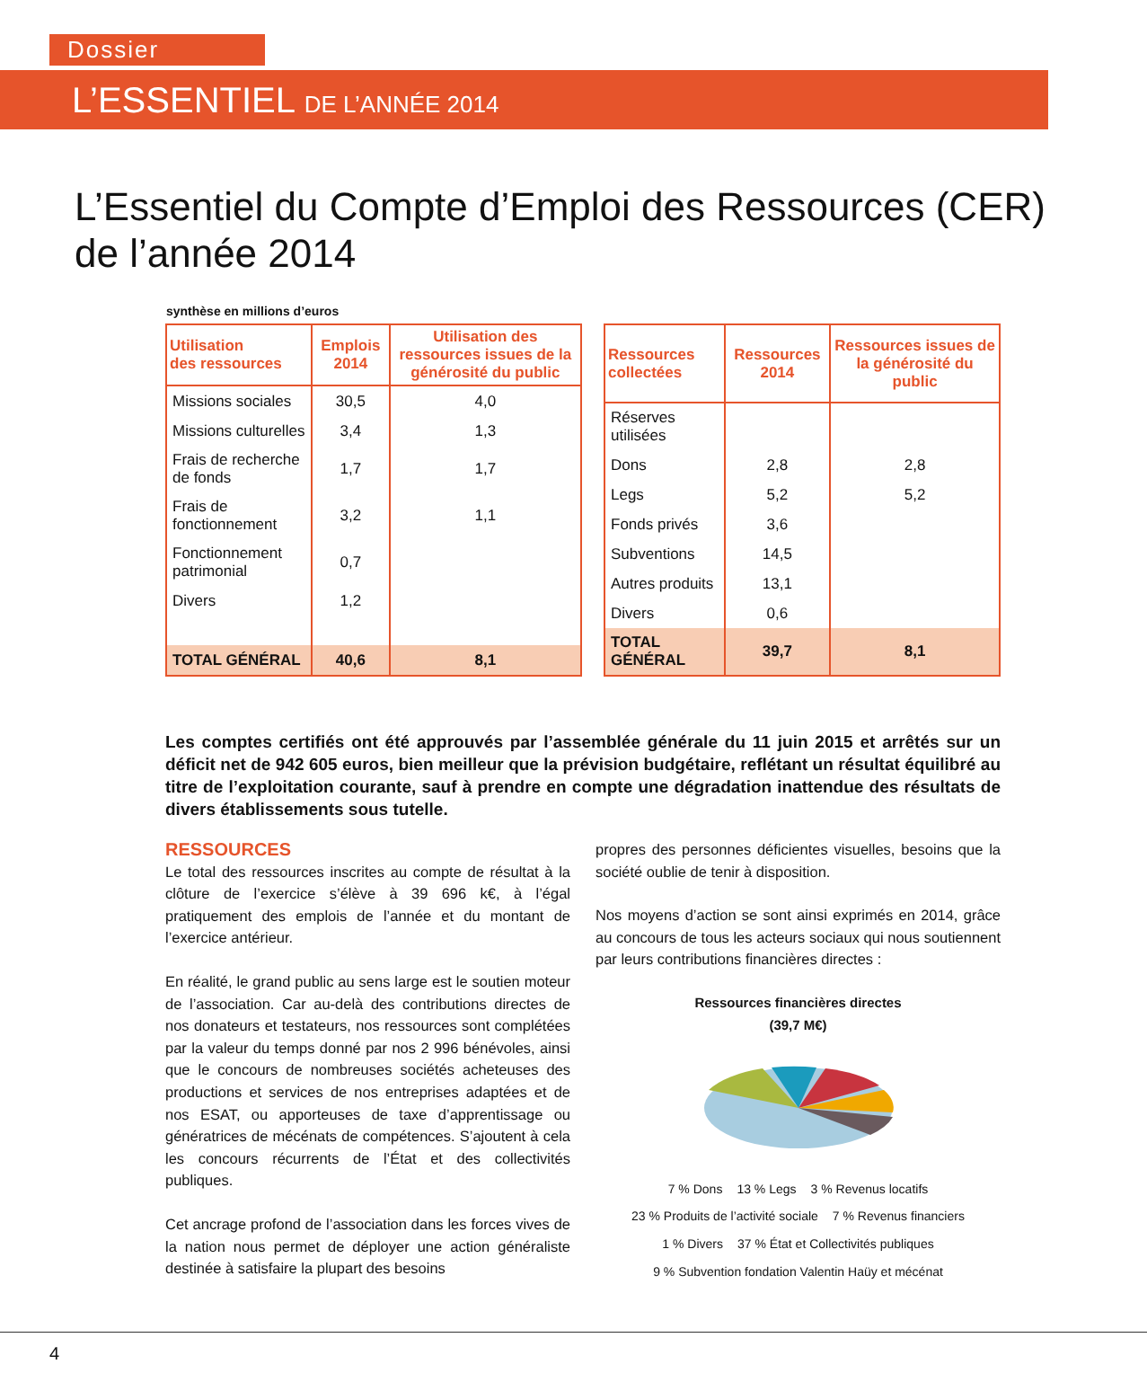Dossier
L’ESSENTIEL DE L’ANNÉE 2014
L’Essentiel du Compte d’Emploi des Ressources (CER)
de l’année 2014
synthèse en millions d’euros
| Utilisation des ressources | Emplois 2014 | Utilisation des ressources issues de la générosité du public |
| --- | --- | --- |
| Missions sociales | 30,5 | 4,0 |
| Missions culturelles | 3,4 | 1,3 |
| Frais de recherche de fonds | 1,7 | 1,7 |
| Frais de fonctionnement | 3,2 | 1,1 |
| Fonctionnement patrimonial | 0,7 | |
| Divers | 1,2 | |
| TOTAL GÉNÉRAL | 40,6 | 8,1 |
| Ressources collectées | Ressources 2014 | Ressources issues de la générosité du public |
| --- | --- | --- |
| Réserves utilisées | | |
| Dons | 2,8 | 2,8 |
| Legs | 5,2 | 5,2 |
| Fonds privés | 3,6 | |
| Subventions | 14,5 | |
| Autres produits | 13,1 | |
| Divers | 0,6 | |
| TOTAL GÉNÉRAL | 39,7 | 8,1 |
Les comptes certifiés ont été approuvés par l’assemblée générale du 11 juin 2015 et arrêtés sur un déficit net de 942 605 euros, bien meilleur que la prévision budgétaire, reflétant un résultat équilibré au titre de l’exploitation courante, sauf à prendre en compte une dégradation inattendue des résultats de divers établissements sous tutelle.
RESSOURCES
Le total des ressources inscrites au compte de résultat à la clôture de l’exercice s’élève à 39 696 k€, à l’égal pratiquement des emplois de l’année et du montant de l’exercice antérieur.
En réalité, le grand public au sens large est le soutien moteur de l’association. Car au-delà des contributions directes de nos donateurs et testateurs, nos ressources sont complétées par la valeur du temps donné par nos 2 996 bénévoles, ainsi que le concours de nombreuses sociétés acheteuses des productions et services de nos entreprises adaptées et de nos ESAT, ou apporteuses de taxe d’apprentissage ou génératrices de mécénats de compétences. S’ajoutent à cela les concours récurrents de l’État et des collectivités publiques.
Cet ancrage profond de l’association dans les forces vives de la nation nous permet de déployer une action généraliste destinée à satisfaire la plupart des besoins
propres des personnes déficientes visuelles, besoins que la société oublie de tenir à disposition.
Nos moyens d’action se sont ainsi exprimés en 2014, grâce au concours de tous les acteurs sociaux qui nous soutiennent par leurs contributions financières directes :
Ressources financières directes
(39,7 M€)
7 % Dons 13 % Legs 3 % Revenus locatifs 23 % Produits de l’activité sociale 7 % Revenus financiers 1 % Divers 37 % État et Collectivités publiques 9 % Subvention fondation Valentin Haüy et mécénat
4